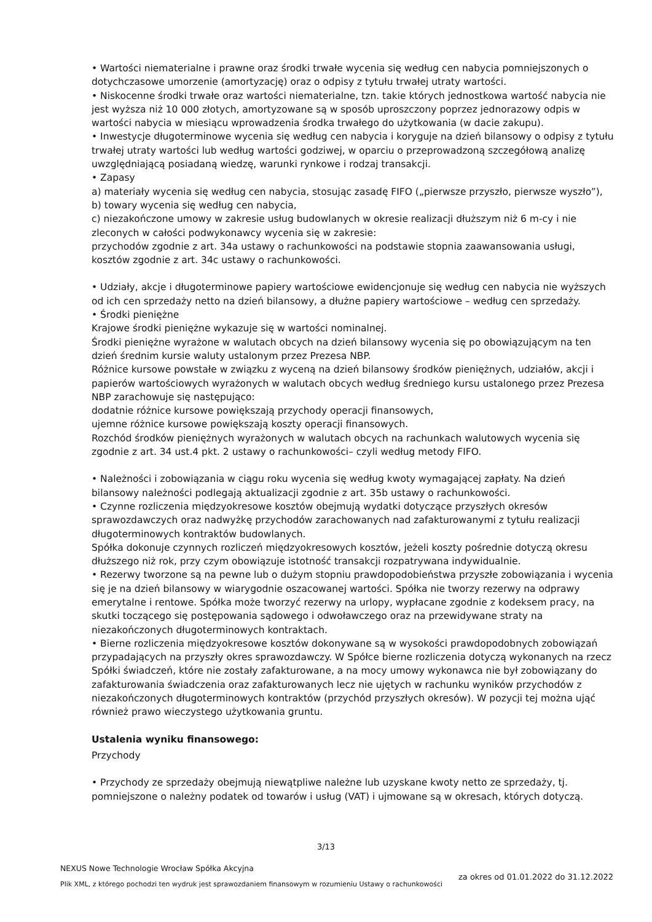• Wartości niematerialne i prawne oraz środki trwałe wycenia się według cen nabycia pomniejszonych o dotychczasowe umorzenie (amortyzację) oraz o odpisy z tytułu trwałej utraty wartości.
• Niskocenne środki trwałe oraz wartości niematerialne, tzn. takie których jednostkowa wartość nabycia nie jest wyższa niż 10 000 złotych, amortyzowane są w sposób uproszczony poprzez jednorazowy odpis w wartości nabycia w miesiącu wprowadzenia środka trwałego do użytkowania (w dacie zakupu).
• Inwestycje długoterminowe wycenia się według cen nabycia i koryguje na dzień bilansowy o odpisy z tytułu trwałej utraty wartości lub według wartości godziwej, w oparciu o przeprowadzoną szczegółową analizę uwzględniającą posiadaną wiedzę, warunki rynkowe i rodzaj transakcji.
• Zapasy
a) materiały wycenia się według cen nabycia, stosując zasadę FIFO („pierwsze przyszło, pierwsze wyszło”),
b) towary wycenia się według cen nabycia,
c) niezakończone umowy w zakresie usług budowlanych w okresie realizacji dłuższym niż 6 m-cy i nie zleconych w całości podwykonawcy wycenia się w zakresie:
przychodów zgodnie z art. 34a ustawy o rachunkowości na podstawie stopnia zaawansowania usługi,
kosztów zgodnie z art. 34c ustawy o rachunkowości.
• Udziały, akcje i długoterminowe papiery wartościowe ewidencjonuje się według cen nabycia nie wyższych od ich cen sprzedaży netto na dzień bilansowy, a dłużne papiery wartościowe – według cen sprzedaży.
• Środki pieniężne
Krajowe środki pieniężne wykazuje się w wartości nominalnej.
Środki pieniężne wyrażone w walutach obcych na dzień bilansowy wycenia się po obowiązującym na ten dzień średnim kursie waluty ustalonym przez Prezesa NBP.
Różnice kursowe powstałe w związku z wyceną na dzień bilansowy środków pieniężnych, udziałów, akcji i papierów wartościowych wyrażonych w walutach obcych według średniego kursu ustalonego przez Prezesa NBP zarachowuje się następująco:
dodatnie różnice kursowe powiększają przychody operacji finansowych,
ujemne różnice kursowe powiększają koszty operacji finansowych.
Rozchód środków pieniężnych wyrażonych w walutach obcych na rachunkach walutowych wycenia się zgodnie z art. 34 ust.4 pkt. 2 ustawy o rachunkowości– czyli według metody FIFO.
• Należności i zobowiązania w ciągu roku wycenia się według kwoty wymagającej zapłaty. Na dzień bilansowy należności podlegają aktualizacji zgodnie z art. 35b ustawy o rachunkowości.
• Czynne rozliczenia międzyokresowe kosztów obejmują wydatki dotyczące przyszłych okresów sprawozdawczych oraz nadwyżkę przychodów zarachowanych nad zafakturowanymi z tytułu realizacji długoterminowych kontraktów budowlanych.
Spółka dokonuje czynnych rozliczeń międzyokresowych kosztów, jeżeli koszty pośrednie dotyczą okresu dłuższego niż rok, przy czym obowiązuje istotność transakcji rozpatrywana indywidualnie.
• Rezerwy tworzone są na pewne lub o dużym stopniu prawdopodobieństwa przyszłe zobowiązania i wycenia się je na dzień bilansowy w wiarygodnie oszacowanej wartości. Spółka nie tworzy rezerwy na odprawy emerytalne i rentowe. Spółka może tworzyć rezerwy na urlopy, wypłacane zgodnie z kodeksem pracy, na skutki toczącego się postępowania sądowego i odwoławczego oraz na przewidywane straty na niezakończonych długoterminowych kontraktach.
• Bierne rozliczenia międzyokresowe kosztów dokonywane są w wysokości prawdopodobnych zobowiązań przypadających na przyszły okres sprawozdawczy. W Spółce bierne rozliczenia dotyczą wykonanych na rzecz Spółki świadczeń, które nie zostały zafakturowane, a na mocy umowy wykonawca nie był zobowiązany do zafakturowania świadczenia oraz zafakturowanych lecz nie ujętych w rachunku wyników przychodów z niezakończonych długoterminowych kontraktów (przychód przyszłych okresów). W pozycji tej można ująć również prawo wieczystego użytkowania gruntu.
Ustalenia wyniku finansowego:
Przychody
• Przychody ze sprzedaży obejmują niewątpliwe należne lub uzyskane kwoty netto ze sprzedaży, tj. pomniejszone o należny podatek od towarów i usług (VAT) i ujmowane są w okresach, których dotyczą.
3/13
NEXUS Nowe Technologie Wrocław Spółka Akcyjna
Plik XML, z którego pochodzi ten wydruk jest sprawozdaniem finansowym w rozumieniu Ustawy o rachunkowości
za okres od 01.01.2022 do 31.12.2022